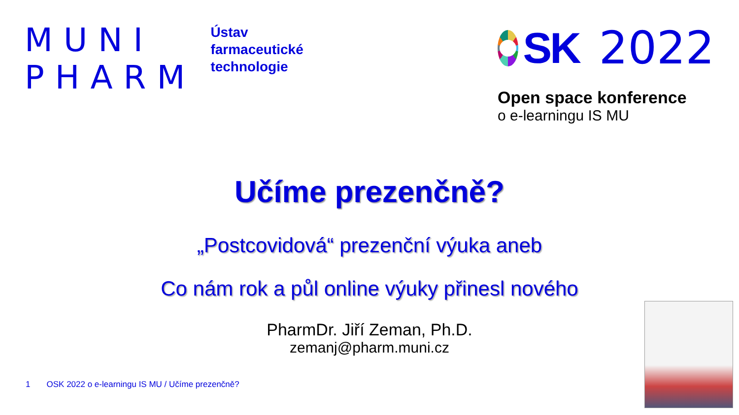MUNI
PHARM
Ústav
farmaceutické
technologie
SK 2022
Open space konference
o e-learningu IS MU
Učíme prezenčně?
„Postcovidová“ prezenční výuka aneb
Co nám rok a půl online výuky přinesl nového
PharmDr. Jiří Zeman, Ph.D.
zemanj@pharm.muni.cz
1 OSK 2022 o e-learningu IS MU / Učíme prezenčně?